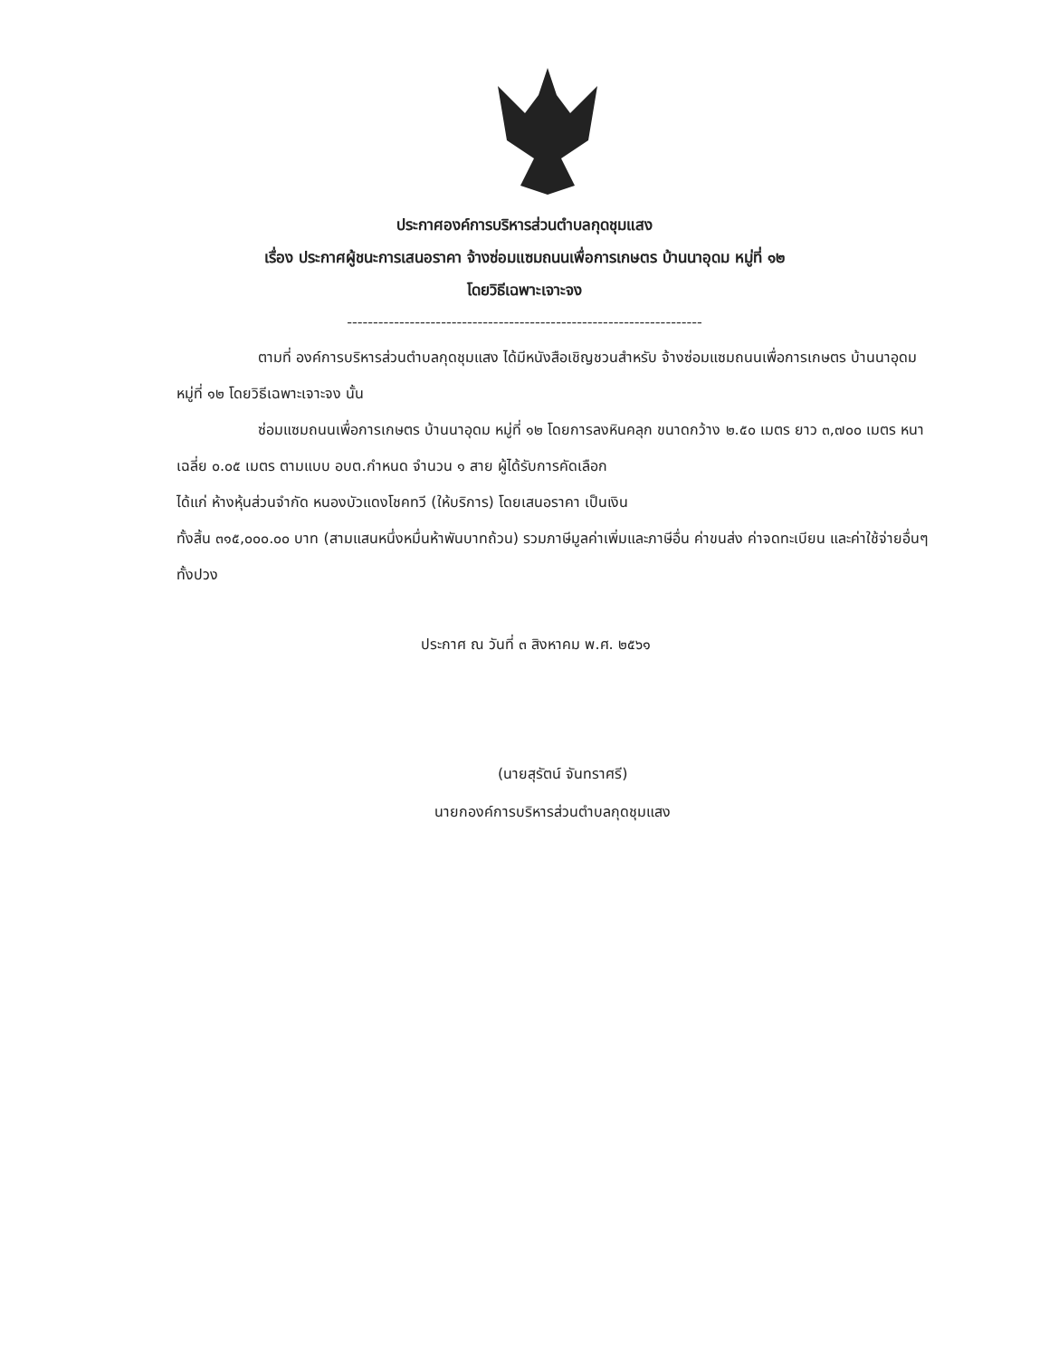ประกาศองค์การบริหารส่วนตำบลกุดชุมแสง
เรื่อง ประกาศผู้ชนะการเสนอราคา จ้างซ่อมแซมถนนเพื่อการเกษตร บ้านนาอุดม หมู่ที่ ๑๒
โดยวิธีเฉพาะเจาะจง
--------------------------------------------------------------------
ตามที่ องค์การบริหารส่วนตำบลกุดชุมแสง ได้มีหนังสือเชิญชวนสำหรับ จ้างซ่อมแซมถนนเพื่อการเกษตร บ้านนาอุดม หมู่ที่ ๑๒ โดยวิธีเฉพาะเจาะจง นั้น
ซ่อมแซมถนนเพื่อการเกษตร บ้านนาอุดม หมู่ที่ ๑๒ โดยการลงหินคลุก ขนาดกว้าง ๒.๕๐ เมตร ยาว ๓,๗๐๐ เมตร หนาเฉลี่ย ๐.๐๕ เมตร ตามแบบ อบต.กำหนด จำนวน ๑ สาย ผู้ได้รับการคัดเลือก
ได้แก่ ห้างหุ้นส่วนจำกัด หนองบัวแดงโชคทวี (ให้บริการ) โดยเสนอราคา เป็นเงิน
ทั้งสิ้น ๓๑๕,๐๐๐.๐๐ บาท (สามแสนหนึ่งหมื่นห้าพันบาทถ้วน) รวมภาษีมูลค่าเพิ่มและภาษีอื่น ค่าขนส่ง ค่าจดทะเบียน และค่าใช้จ่ายอื่นๆ ทั้งปวง
ประกาศ ณ วันที่ ๓ สิงหาคม พ.ศ. ๒๕๖๑
(นายสุรัตน์ จันทราศรี)
นายกองค์การบริหารส่วนตำบลกุดชุมแสง